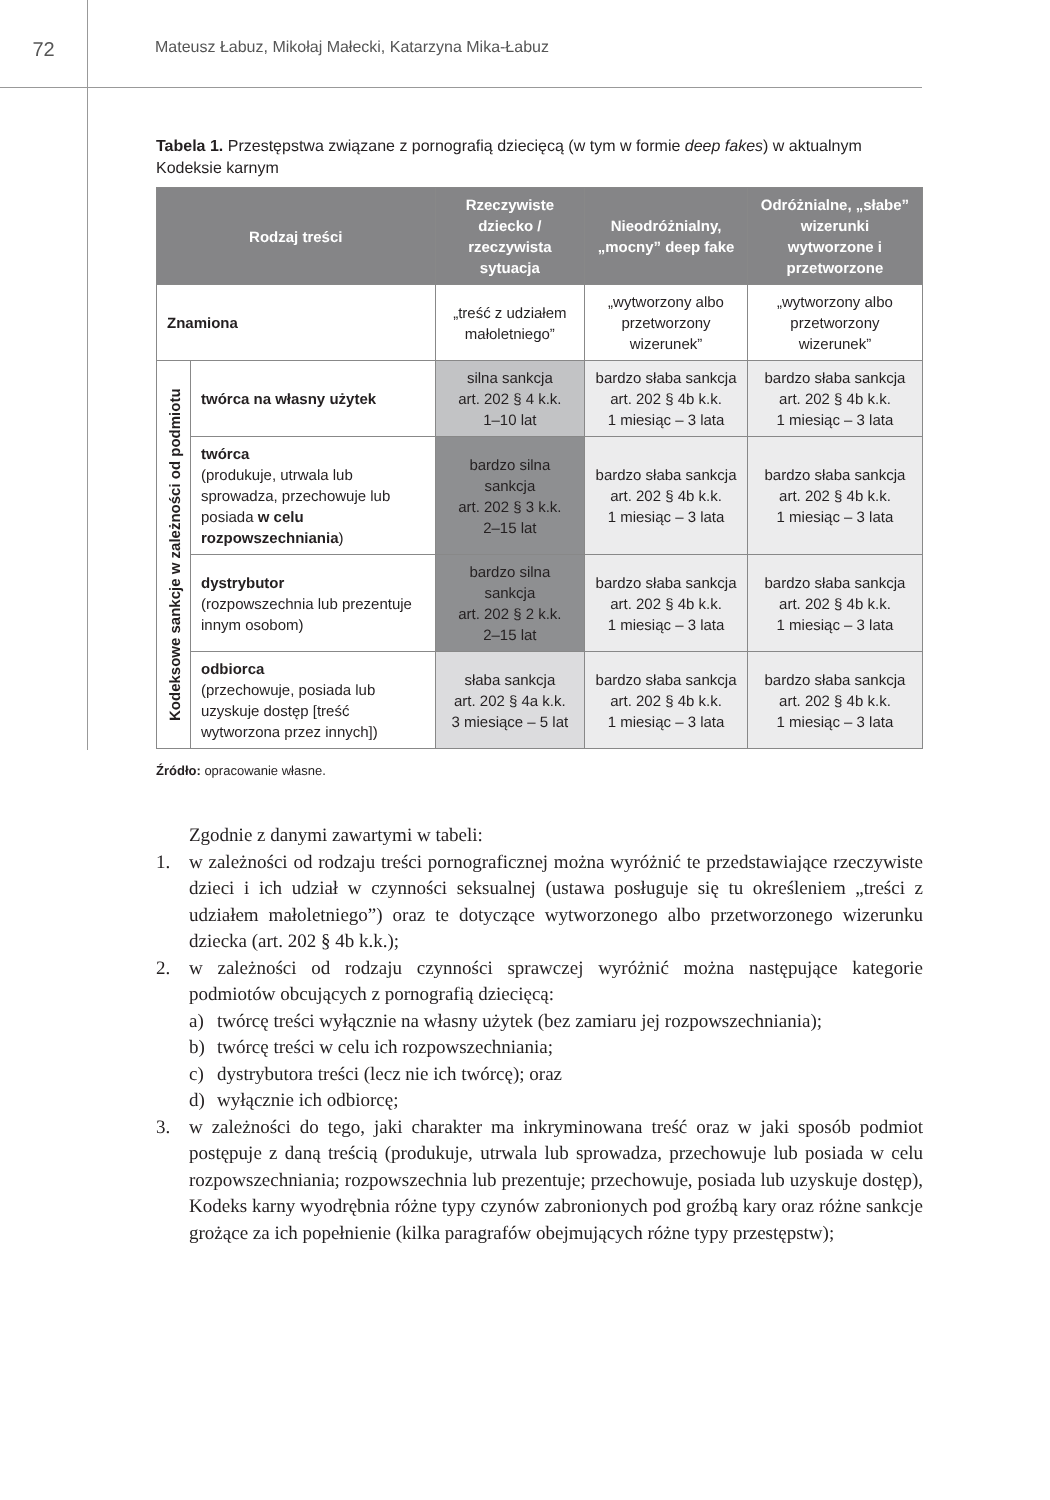72
Mateusz Łabuz, Mikołaj Małecki, Katarzyna Mika-Łabuz
Tabela 1. Przestępstwa związane z pornografią dziecięcą (w tym w formie deep fakes) w aktualnym Kodeksie karnym
| Rodzaj treści | | Rzeczywiste dziecko / rzeczywista sytuacja | Nieodróżnialny, „mocny” deep fake | Odróżnialne, „słabe” wizerunki wytworzone i przetworzone |
| --- | --- | --- | --- | --- |
| Znamiona | | „treść z udziałem małoletniego” | „wytworzony albo przetworzony wizerunek” | „wytworzony albo przetworzony wizerunek” |
| Kodeksowe sankcje w zależności od podmiotu | twórca na własny użytek | silna sankcja art. 202 § 4 k.k. 1–10 lat | bardzo słaba sankcja art. 202 § 4b k.k. 1 miesiąc – 3 lata | bardzo słaba sankcja art. 202 § 4b k.k. 1 miesiąc – 3 lata |
| | twórca (produkuje, utrwala lub sprowadza, przechowuje lub posiada w celu rozpowszechniania ) | bardzo silna sankcja art. 202 § 3 k.k. 2–15 lat | bardzo słaba sankcja art. 202 § 4b k.k. 1 miesiąc – 3 lata | bardzo słaba sankcja art. 202 § 4b k.k. 1 miesiąc – 3 lata |
| | dystrybutor (rozpowszechnia lub prezentuje innym osobom) | bardzo silna sankcja art. 202 § 2 k.k. 2–15 lat | bardzo słaba sankcja art. 202 § 4b k.k. 1 miesiąc – 3 lata | bardzo słaba sankcja art. 202 § 4b k.k. 1 miesiąc – 3 lata |
| | odbiorca (przechowuje, posiada lub uzyskuje dostęp [treść wytworzona przez innych]) | słaba sankcja art. 202 § 4a k.k. 3 miesiące – 5 lat | bardzo słaba sankcja art. 202 § 4b k.k. 1 miesiąc – 3 lata | bardzo słaba sankcja art. 202 § 4b k.k. 1 miesiąc – 3 lata |
Źródło: opracowanie własne.
Zgodnie z danymi zawartymi w tabeli:
1. w zależności od rodzaju treści pornograficznej można wyróżnić te przedstawiające rzeczywiste dzieci i ich udział w czynności seksualnej (ustawa posługuje się tu określeniem „treści z udziałem małoletniego”) oraz te dotyczące wytworzonego albo przetworzonego wizerunku dziecka (art. 202 § 4b k.k.);
2. w zależności od rodzaju czynności sprawczej wyróżnić można następujące kategorie podmiotów obcujących z pornografią dziecięcą:
a) twórcę treści wyłącznie na własny użytek (bez zamiaru jej rozpowszechniania);
b) twórcę treści w celu ich rozpowszechniania;
c) dystrybutora treści (lecz nie ich twórcę); oraz
d) wyłącznie ich odbiorcę;
3. w zależności do tego, jaki charakter ma inkryminowana treść oraz w jaki sposób podmiot postępuje z daną treścią (produkuje, utrwala lub sprowadza, przechowuje lub posiada w celu rozpowszechniania; rozpowszechnia lub prezentuje; przechowuje, posiada lub uzyskuje dostęp), Kodeks karny wyodrębnia różne typy czynów zabronionych pod groźbą kary oraz różne sankcje grożące za ich popełnienie (kilka paragrafów obejmujących różne typy przestępstw);